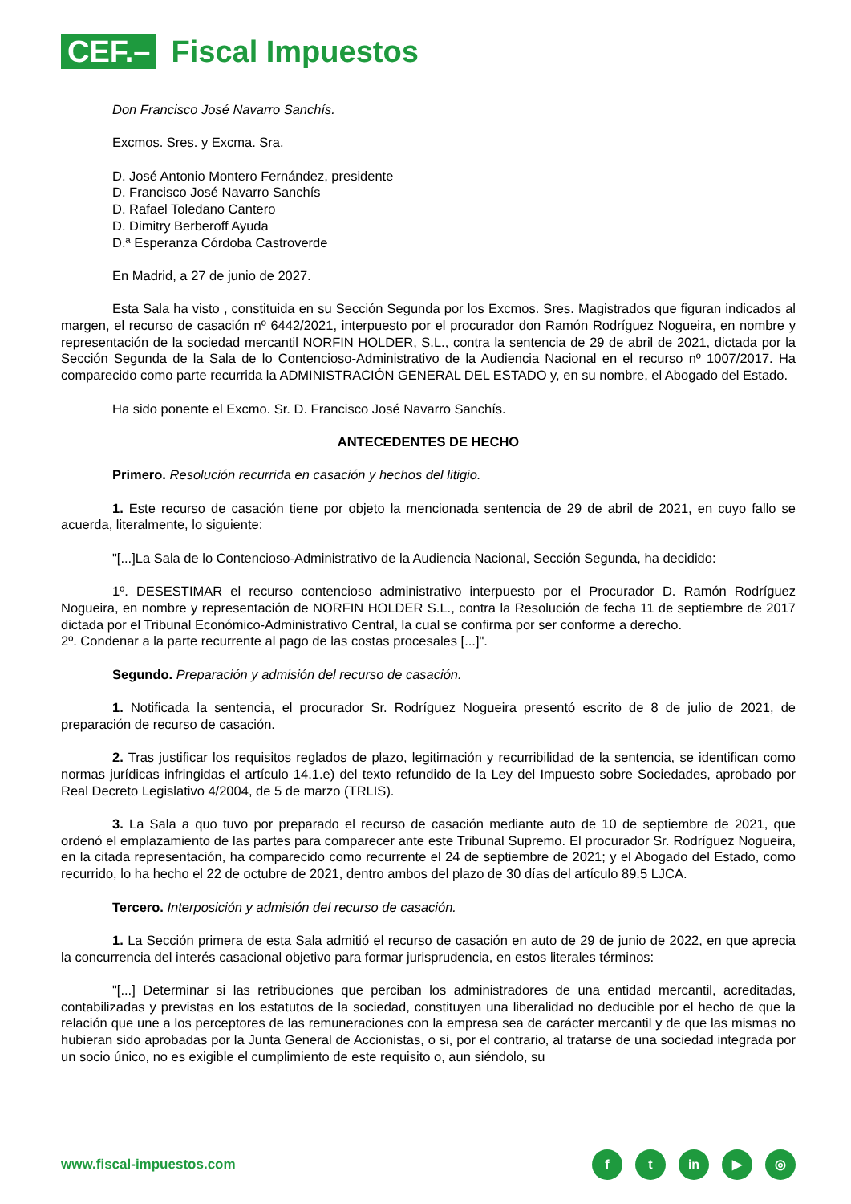CEF.–
Fiscal Impuestos
Don Francisco José Navarro Sanchís.
Excmos. Sres. y Excma. Sra.
D. José Antonio Montero Fernández, presidente
D. Francisco José Navarro Sanchís
D. Rafael Toledano Cantero
D. Dimitry Berberoff Ayuda
D.ª Esperanza Córdoba Castroverde
En Madrid, a 27 de junio de 2027.
Esta Sala ha visto , constituida en su Sección Segunda por los Excmos. Sres. Magistrados que figuran indicados al margen, el recurso de casación nº 6442/2021, interpuesto por el procurador don Ramón Rodríguez Nogueira, en nombre y representación de la sociedad mercantil NORFIN HOLDER, S.L., contra la sentencia de 29 de abril de 2021, dictada por la Sección Segunda de la Sala de lo Contencioso-Administrativo de la Audiencia Nacional en el recurso nº 1007/2017. Ha comparecido como parte recurrida la ADMINISTRACIÓN GENERAL DEL ESTADO y, en su nombre, el Abogado del Estado.
Ha sido ponente el Excmo. Sr. D. Francisco José Navarro Sanchís.
ANTECEDENTES DE HECHO
Primero. Resolución recurrida en casación y hechos del litigio.
1. Este recurso de casación tiene por objeto la mencionada sentencia de 29 de abril de 2021, en cuyo fallo se acuerda, literalmente, lo siguiente:
"[...]La Sala de lo Contencioso-Administrativo de la Audiencia Nacional, Sección Segunda, ha decidido:
1º. DESESTIMAR el recurso contencioso administrativo interpuesto por el Procurador D. Ramón Rodríguez Nogueira, en nombre y representación de NORFIN HOLDER S.L., contra la Resolución de fecha 11 de septiembre de 2017 dictada por el Tribunal Económico-Administrativo Central, la cual se confirma por ser conforme a derecho.
2º. Condenar a la parte recurrente al pago de las costas procesales [...]".
Segundo. Preparación y admisión del recurso de casación.
1. Notificada la sentencia, el procurador Sr. Rodríguez Nogueira presentó escrito de 8 de julio de 2021, de preparación de recurso de casación.
2. Tras justificar los requisitos reglados de plazo, legitimación y recurribilidad de la sentencia, se identifican como normas jurídicas infringidas el artículo 14.1.e) del texto refundido de la Ley del Impuesto sobre Sociedades, aprobado por Real Decreto Legislativo 4/2004, de 5 de marzo (TRLIS).
3. La Sala a quo tuvo por preparado el recurso de casación mediante auto de 10 de septiembre de 2021, que ordenó el emplazamiento de las partes para comparecer ante este Tribunal Supremo. El procurador Sr. Rodríguez Nogueira, en la citada representación, ha comparecido como recurrente el 24 de septiembre de 2021; y el Abogado del Estado, como recurrido, lo ha hecho el 22 de octubre de 2021, dentro ambos del plazo de 30 días del artículo 89.5 LJCA.
Tercero. Interposición y admisión del recurso de casación.
1. La Sección primera de esta Sala admitió el recurso de casación en auto de 29 de junio de 2022, en que aprecia la concurrencia del interés casacional objetivo para formar jurisprudencia, en estos literales términos:
"[...] Determinar si las retribuciones que perciban los administradores de una entidad mercantil, acreditadas, contabilizadas y previstas en los estatutos de la sociedad, constituyen una liberalidad no deducible por el hecho de que la relación que une a los perceptores de las remuneraciones con la empresa sea de carácter mercantil y de que las mismas no hubieran sido aprobadas por la Junta General de Accionistas, o si, por el contrario, al tratarse de una sociedad integrada por un socio único, no es exigible el cumplimiento de este requisito o, aun siéndolo, su
www.fiscal-impuestos.com
ft in ▶ ◎